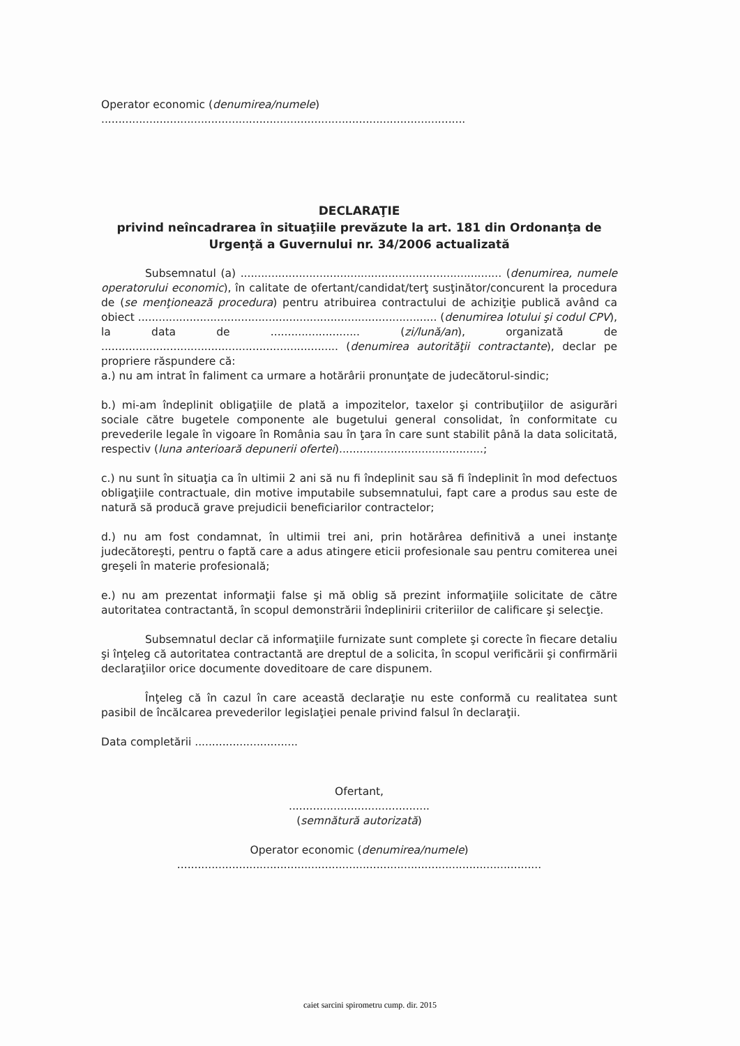Operator economic (denumirea/numele)
..........................................................................................................
DECLARAŢIE
privind neîncadrarea în situaţiile prevăzute la art. 181 din Ordonanţa de Urgenţă a Guvernului nr. 34/2006 actualizată
Subsemnatul (a) ............................................................................ (denumirea, numele operatorului economic), în calitate de ofertant/candidat/terţ susţinător/concurent la procedura de (se menţionează procedura) pentru atribuirea contractului de achiziţie publică având ca obiect ....................................................................................... (denumirea lotului şi codul CPV), la data de .......................... (zi/lună/an), organizată de ..................................................................... (denumirea autorităţii contractante), declar pe propriere răspundere că:
a.) nu am intrat în faliment ca urmare a hotărârii pronunţate de judecătorul-sindic;
b.) mi-am îndeplinit obligaţiile de plată a impozitelor, taxelor şi contribuţiilor de asigurări sociale către bugetele componente ale bugetului general consolidat, în conformitate cu prevederile legale în vigoare în România sau în ţara în care sunt stabilit până la data solicitată, respectiv (luna anterioară depunerii ofertei)..........................................;
c.) nu sunt în situaţia ca în ultimii 2 ani să nu fi îndeplinit sau să fi îndeplinit în mod defectuos obligaţiile contractuale, din motive imputabile subsemnatului, fapt care a produs sau este de natură să producă grave prejudicii beneficiarilor contractelor;
d.) nu am fost condamnat, în ultimii trei ani, prin hotărârea definitivă a unei instanţe judecătoreşti, pentru o faptă care a adus atingere eticii profesionale sau pentru comiterea unei greşeli în materie profesională;
e.) nu am prezentat informaţii false şi mă oblig să prezint informaţiile solicitate de către autoritatea contractantă, în scopul demonstrării îndeplinirii criteriilor de calificare şi selecţie.
Subsemnatul declar că informaţiile furnizate sunt complete şi corecte în fiecare detaliu şi înţeleg că autoritatea contractantă are dreptul de a solicita, în scopul verificării şi confirmării declaraţiilor orice documente doveditoare de care dispunem.
Înţeleg că în cazul în care această declaraţie nu este conformă cu realitatea sunt pasibil de încălcarea prevederilor legislaţiei penale privind falsul în declaraţii.
Data completării ..............................
Ofertant,
.........................................
(semnătură autorizată)
Operator economic (denumirea/numele)
..........................................................................................................
caiet sarcini spirometru cump. dir. 2015